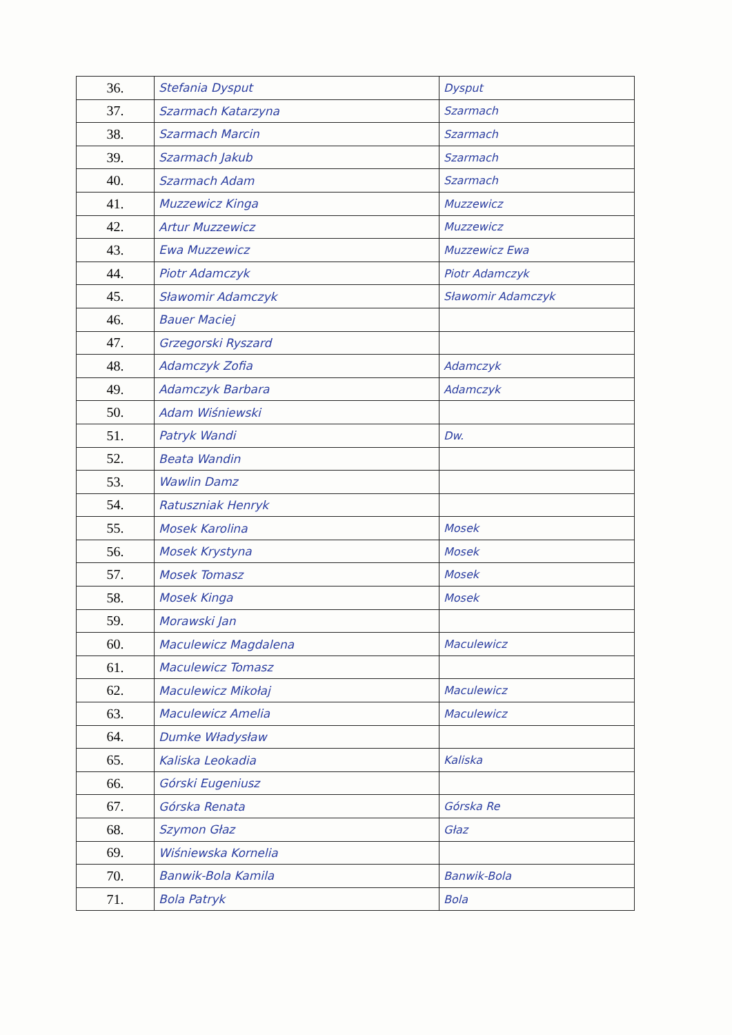| 36. | Stefania Dysput | Dysput |
| 37. | Szarmach Katarzyna | Szarmach |
| 38. | Szarmach Marcin | Szarmach |
| 39. | Szarmach Jakub | Szarmach |
| 40. | Szarmach Adam | Szarmach |
| 41. | Muzzewicz Kinga | Muzzewicz |
| 42. | Artur Muzzewicz | Muzzewicz |
| 43. | Ewa Muzzewicz | Muzzewicz Ewa |
| 44. | Piotr Adamczyk | Piotr Adamczyk |
| 45. | Sławomir Adamczyk | Sławomir Adamczyk |
| 46. | Bauer Maciej | |
| 47. | Grzegorski Ryszard | |
| 48. | Adamczyk Zofia | Adamczyk |
| 49. | Adamczyk Barbara | Adamczyk |
| 50. | Adam Wiśniewski | |
| 51. | Patryk Wandi | Dw. |
| 52. | Beata Wandin | |
| 53. | Wawlin Damz | |
| 54. | Ratuszniak Henryk | |
| 55. | Mosek Karolina | Mosek |
| 56. | Mosek Krystyna | Mosek |
| 57. | Mosek Tomasz | Mosek |
| 58. | Mosek Kinga | Mosek |
| 59. | Morawski Jan | |
| 60. | Maculewicz Magdalena | Maculewicz |
| 61. | Maculewicz Tomasz | |
| 62. | Maculewicz Mikołaj | Macul​ewicz |
| 63. | Macul​ewicz Amelia | Macul​ewicz |
| 64. | Dumke Władysław | |
| 65. | Kaliska Leokadia | Kaliska |
| 66. | Górski Eugeniusz | |
| 67. | Górska Renata | Górska Re |
| 68. | Szymon Głaz | Głaz |
| 69. | Wiśniewska Kornelia | |
| 70. | Banwik-Bola Kamila | Banwik-Bola |
| 71. | Bola Patryk | Bola |